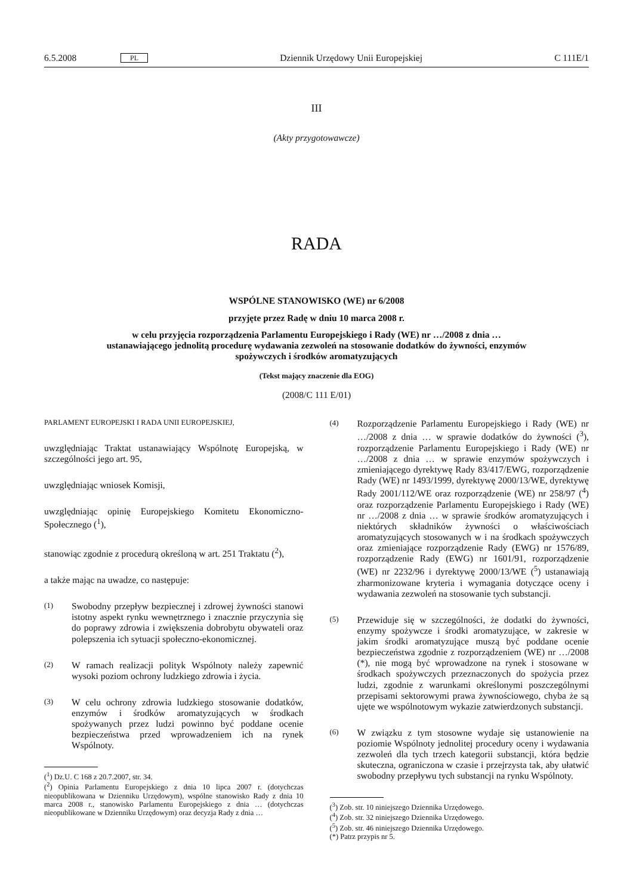6.5.2008 PL Dziennik Urzędowy Unii Europejskiej C 111E/1
III
(Akty przygotowawcze)
RADA
WSPÓLNE STANOWISKO (WE) nr 6/2008
przyjęte przez Radę w dniu 10 marca 2008 r.
w celu przyjęcia rozporządzenia Parlamentu Europejskiego i Rady (WE) nr …/2008 z dnia … ustanawiającego jednolitą procedurę wydawania zezwoleń na stosowanie dodatków do żywności, enzymów spożywczych i środków aromatyzujących
(Tekst mający znaczenie dla EOG)
(2008/C 111 E/01)
PARLAMENT EUROPEJSKI I RADA UNII EUROPEJSKIEJ,
uwzględniając Traktat ustanawiający Wspólnotę Europejską, w szczególności jego art. 95,
uwzględniając wniosek Komisji,
uwzględniając opinię Europejskiego Komitetu Ekonomiczno-Społecznego (<sup>1</sup>),
stanowiąc zgodnie z procedurą określoną w art. 251 Traktatu (<sup>2</sup>),
a także mając na uwadze, co następuje:
(1) Swobodny przepływ bezpiecznej i zdrowej żywności stanowi istotny aspekt rynku wewnętrznego i znacznie przyczynia się do poprawy zdrowia i zwiększenia dobrobytu obywateli oraz polepszenia ich sytuacji społeczno-ekonomicznej.
(2) W ramach realizacji polityk Wspólnoty należy zapewnić wysoki poziom ochrony ludzkiego zdrowia i życia.
(3) W celu ochrony zdrowia ludzkiego stosowanie dodatków, enzymów i środków aromatyzujących w środkach spożywanych przez ludzi powinno być poddane ocenie bezpieczeństwa przed wprowadzeniem ich na rynek Wspólnoty.
(<sup>1</sup>) Dz.U. C 168 z 20.7.2007, str. 34.
(<sup>2</sup>) Opinia Parlamentu Europejskiego z dnia 10 lipca 2007 r. (dotychczas nieopublikowana w Dzienniku Urzędowym), wspólne stanowisko Rady z dnia 10 marca 2008 r., stanowisko Parlamentu Europejskiego z dnia … (dotychczas nieopublikowane w Dzienniku Urzędowym) oraz decyzja Rady z dnia …
(4) Rozporządzenie Parlamentu Europejskiego i Rady (WE) nr …/2008 z dnia … w sprawie dodatków do żywności (<sup>3</sup>), rozporządzenie Parlamentu Europejskiego i Rady (WE) nr …/2008 z dnia … w sprawie enzymów spożywczych i zmieniającego dyrektywę Rady 83/417/EWG, rozporządzenie Rady (WE) nr 1493/1999, dyrektywę 2000/13/WE, dyrektywę Rady 2001/112/WE oraz rozporządzenie (WE) nr 258/97 (<sup>4</sup>) oraz rozporządzenie Parlamentu Europejskiego i Rady (WE) nr …/2008 z dnia … w sprawie środków aromatyzujących i niektórych składników żywności o właściwościach aromatyzujących stosowanych w i na środkach spożywczych oraz zmieniające rozporządzenie Rady (EWG) nr 1576/89, rozporządzenie Rady (EWG) nr 1601/91, rozporządzenie (WE) nr 2232/96 i dyrektywę 2000/13/WE (<sup>5</sup>) ustanawiają zharmonizowane kryteria i wymagania dotyczące oceny i wydawania zezwoleń na stosowanie tych substancji.
(5) Przewiduje się w szczególności, że dodatki do żywności, enzymy spożywcze i środki aromatyzujące, w zakresie w jakim środki aromatyzujące muszą być poddane ocenie bezpieczeństwa zgodnie z rozporządzeniem (WE) nr …/2008 (*), nie mogą być wprowadzone na rynek i stosowane w środkach spożywczych przeznaczonych do spożycia przez ludzi, zgodnie z warunkami określonymi poszczególnymi przepisami sektorowymi prawa żywnościowego, chyba że są ujęte we wspólnotowym wykazie zatwierdzonych substancji.
(6) W związku z tym stosowne wydaje się ustanowienie na poziomie Wspólnoty jednolitej procedury oceny i wydawania zezwoleń dla tych trzech kategorii substancji, która będzie skuteczna, ograniczona w czasie i przejrzysta tak, aby ułatwić swobodny przepływu tych substancji na rynku Wspólnoty.
(<sup>3</sup>) Zob. str. 10 niniejszego Dziennika Urzędowego.
(<sup>4</sup>) Zob. str. 32 niniejszego Dziennika Urzędowego.
(<sup>5</sup>) Zob. str. 46 niniejszego Dziennika Urzędowego.
(*) Patrz przypis nr 5.